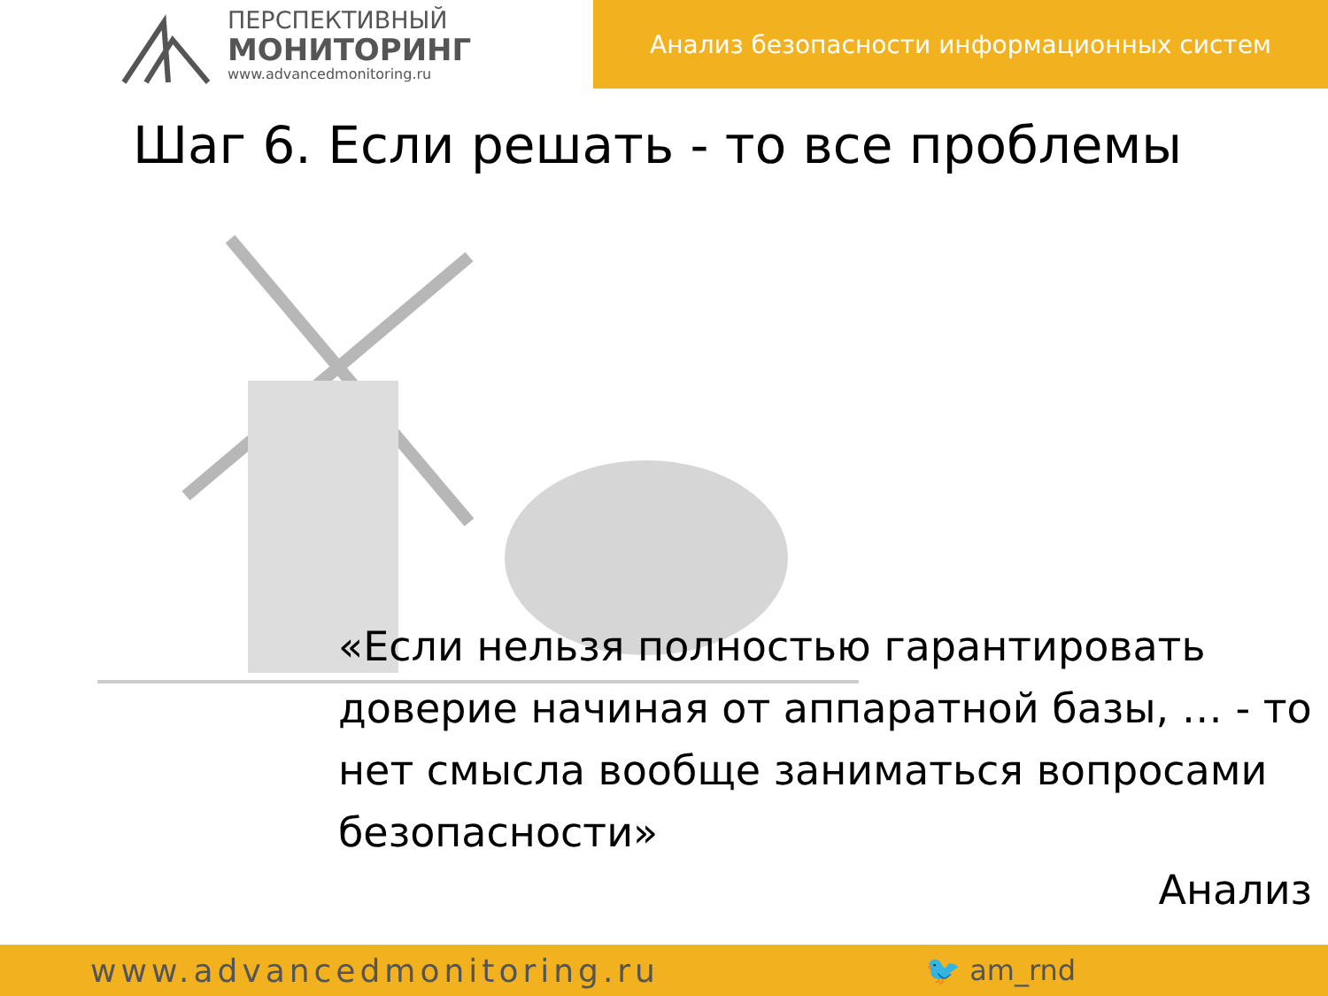ПЕРСПЕКТИВНЫЙ
МОНИТОРИНГ
www.advancedmonitoring.ru
Анализ безопасности информационных систем
Шаг 6. Если решать - то все проблемы
«Если нельзя полностью гарантировать доверие начиная от аппаратной базы, … - то нет смысла вообще заниматься вопросами безопасности»
Анализ
www.advancedmonitoring.ru 🐦 am_rnd